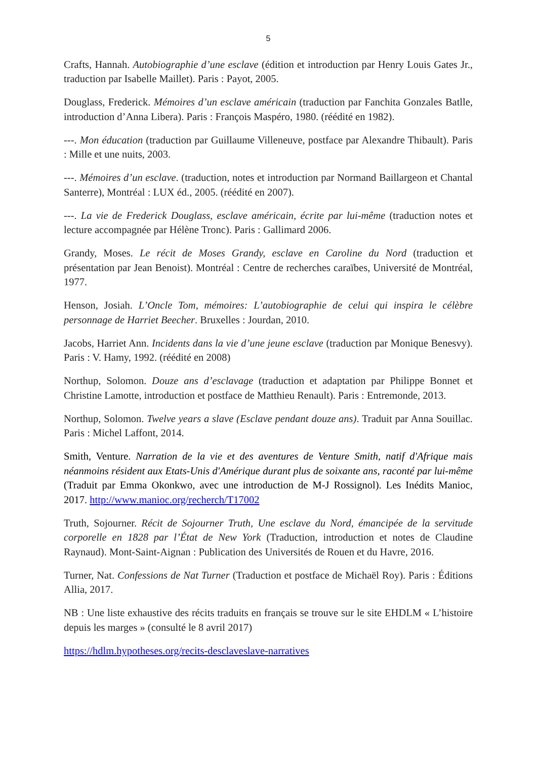5
Crafts, Hannah. Autobiographie d’une esclave (édition et introduction par Henry Louis Gates Jr., traduction par Isabelle Maillet). Paris : Payot, 2005.
Douglass, Frederick. Mémoires d’un esclave américain (traduction par Fanchita Gonzales Batlle, introduction d’Anna Libera). Paris : François Maspéro, 1980. (réédité en 1982).
---. Mon éducation (traduction par Guillaume Villeneuve, postface par Alexandre Thibault). Paris : Mille et une nuits, 2003.
---. Mémoires d’un esclave. (traduction, notes et introduction par Normand Baillargeon et Chantal Santerre), Montréal : LUX éd., 2005. (réédité en 2007).
---. La vie de Frederick Douglass, esclave américain, écrite par lui-même (traduction notes et lecture accompagnée par Hélène Tronc). Paris : Gallimard 2006.
Grandy, Moses. Le récit de Moses Grandy, esclave en Caroline du Nord (traduction et présentation par Jean Benoist). Montréal : Centre de recherches caraïbes, Université de Montréal, 1977.
Henson, Josiah. L’Oncle Tom, mémoires: L’autobiographie de celui qui inspira le célèbre personnage de Harriet Beecher. Bruxelles : Jourdan, 2010.
Jacobs, Harriet Ann. Incidents dans la vie d’une jeune esclave (traduction par Monique Benesvy). Paris : V. Hamy, 1992. (réédité en 2008)
Northup, Solomon. Douze ans d’esclavage (traduction et adaptation par Philippe Bonnet et Christine Lamotte, introduction et postface de Matthieu Renault). Paris : Entremonde, 2013.
Northup, Solomon. Twelve years a slave (Esclave pendant douze ans). Traduit par Anna Souillac. Paris : Michel Laffont, 2014.
Smith, Venture. Narration de la vie et des aventures de Venture Smith, natif d'Afrique mais néanmoins résident aux Etats-Unis d'Amérique durant plus de soixante ans, raconté par lui-même (Traduit par Emma Okonkwo, avec une introduction de M-J Rossignol). Les Inédits Manioc, 2017. http://www.manioc.org/recherch/T17002
Truth, Sojourner. Récit de Sojourner Truth, Une esclave du Nord, émancipée de la servitude corporelle en 1828 par l’État de New York (Traduction, introduction et notes de Claudine Raynaud). Mont-Saint-Aignan : Publication des Universités de Rouen et du Havre, 2016.
Turner, Nat. Confessions de Nat Turner (Traduction et postface de Michaël Roy). Paris : Éditions Allia, 2017.
NB : Une liste exhaustive des récits traduits en français se trouve sur le site EHDLM « L’histoire depuis les marges » (consulté le 8 avril 2017)
https://hdlm.hypotheses.org/recits-desclaveslave-narratives